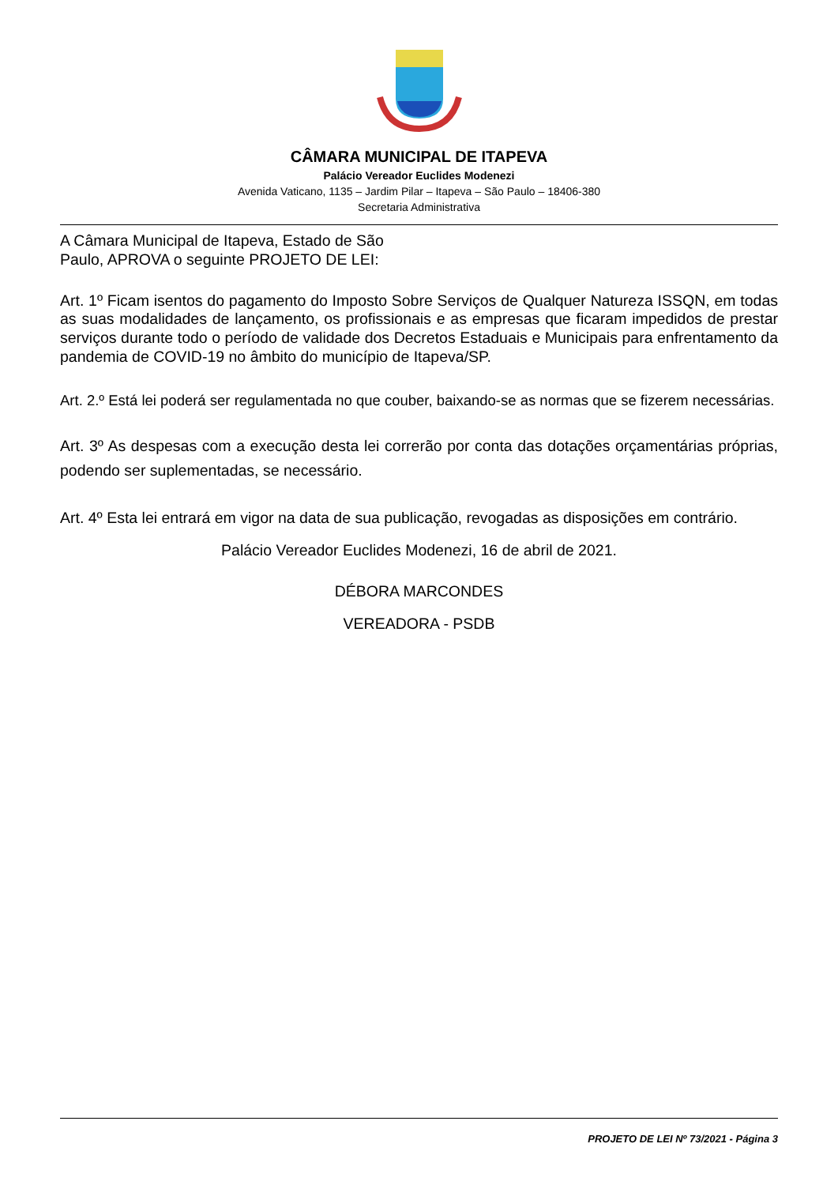CÂMARA MUNICIPAL DE ITAPEVA
Palácio Vereador Euclides Modenezi
Avenida Vaticano, 1135 – Jardim Pilar – Itapeva – São Paulo – 18406-380
Secretaria Administrativa
A Câmara Municipal de Itapeva, Estado de São Paulo, APROVA o seguinte PROJETO DE LEI:
Art. 1º Ficam isentos do pagamento do Imposto Sobre Serviços de Qualquer Natureza ISSQN, em todas as suas modalidades de lançamento, os profissionais e as empresas que ficaram impedidos de prestar serviços durante todo o período de validade dos Decretos Estaduais e Municipais para enfrentamento da pandemia de COVID-19 no âmbito do município de Itapeva/SP.
Art. 2.º Está lei poderá ser regulamentada no que couber, baixando-se as normas que se fizerem necessárias.
Art. 3º As despesas com a execução desta lei correrão por conta das dotações orçamentárias próprias, podendo ser suplementadas, se necessário.
Art. 4º Esta lei entrará em vigor na data de sua publicação, revogadas as disposições em contrário.
Palácio Vereador Euclides Modenezi, 16 de abril de 2021.
DÉBORA MARCONDES
VEREADORA - PSDB
PROJETO DE LEI Nº 73/2021 - Página 3